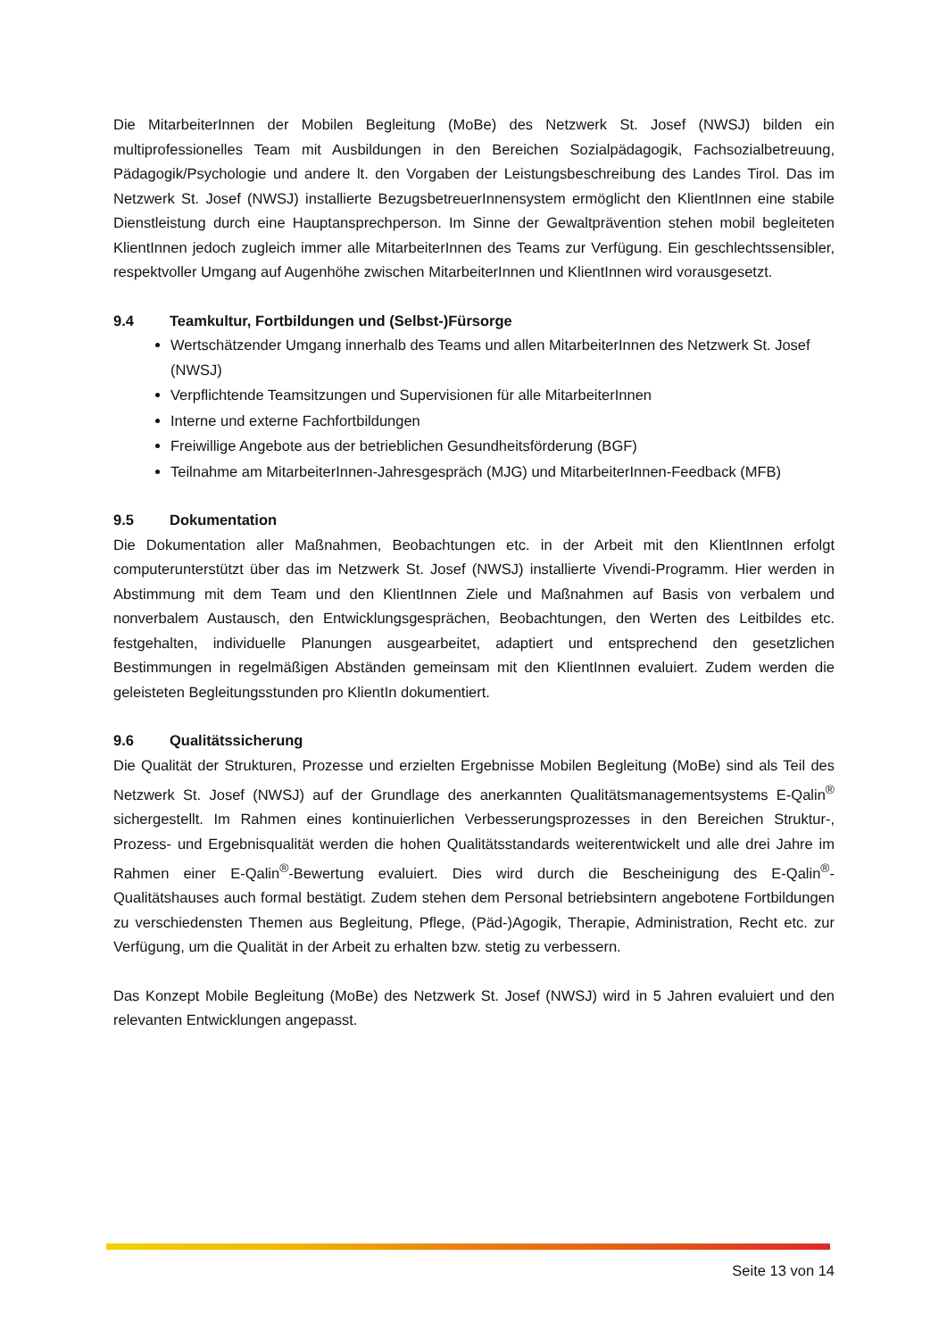Die MitarbeiterInnen der Mobilen Begleitung (MoBe) des Netzwerk St. Josef (NWSJ) bilden ein multiprofessionelles Team mit Ausbildungen in den Bereichen Sozialpädagogik, Fachsozialbetreuung, Pädagogik/Psychologie und andere lt. den Vorgaben der Leistungsbeschreibung des Landes Tirol. Das im Netzwerk St. Josef (NWSJ) installierte BezugsbetreuerInnensystem ermöglicht den KlientInnen eine stabile Dienstleistung durch eine Hauptansprechperson. Im Sinne der Gewaltprävention stehen mobil begleiteten KlientInnen jedoch zugleich immer alle MitarbeiterInnen des Teams zur Verfügung. Ein geschlechtssensibler, respektvoller Umgang auf Augenhöhe zwischen MitarbeiterInnen und KlientInnen wird vorausgesetzt.
9.4 Teamkultur, Fortbildungen und (Selbst-)Fürsorge
Wertschätzender Umgang innerhalb des Teams und allen MitarbeiterInnen des Netzwerk St. Josef (NWSJ)
Verpflichtende Teamsitzungen und Supervisionen für alle MitarbeiterInnen
Interne und externe Fachfortbildungen
Freiwillige Angebote aus der betrieblichen Gesundheitsförderung (BGF)
Teilnahme am MitarbeiterInnen-Jahresgespräch (MJG) und MitarbeiterInnen-Feedback (MFB)
9.5 Dokumentation
Die Dokumentation aller Maßnahmen, Beobachtungen etc. in der Arbeit mit den KlientInnen erfolgt computerunterstützt über das im Netzwerk St. Josef (NWSJ) installierte Vivendi-Programm. Hier werden in Abstimmung mit dem Team und den KlientInnen Ziele und Maßnahmen auf Basis von verbalem und nonverbalem Austausch, den Entwicklungsgesprächen, Beobachtungen, den Werten des Leitbildes etc. festgehalten, individuelle Planungen ausgearbeitet, adaptiert und entsprechend den gesetzlichen Bestimmungen in regelmäßigen Abständen gemeinsam mit den KlientInnen evaluiert. Zudem werden die geleisteten Begleitungsstunden pro KlientIn dokumentiert.
9.6 Qualitätssicherung
Die Qualität der Strukturen, Prozesse und erzielten Ergebnisse Mobilen Begleitung (MoBe) sind als Teil des Netzwerk St. Josef (NWSJ) auf der Grundlage des anerkannten Qualitätsmanagementsystems E-Qalin<sup>®</sup> sichergestellt. Im Rahmen eines kontinuierlichen Verbesserungsprozesses in den Bereichen Struktur-, Prozess- und Ergebnisqualität werden die hohen Qualitätsstandards weiterentwickelt und alle drei Jahre im Rahmen einer E-Qalin<sup>®</sup>-Bewertung evaluiert. Dies wird durch die Bescheinigung des E-Qalin<sup>®</sup>-Qualitätshauses auch formal bestätigt. Zudem stehen dem Personal betriebsintern angebotene Fortbildungen zu verschiedensten Themen aus Begleitung, Pflege, (Päd-)Agogik, Therapie, Administration, Recht etc. zur Verfügung, um die Qualität in der Arbeit zu erhalten bzw. stetig zu verbessern.
Das Konzept Mobile Begleitung (MoBe) des Netzwerk St. Josef (NWSJ) wird in 5 Jahren evaluiert und den relevanten Entwicklungen angepasst.
Seite 13 von 14